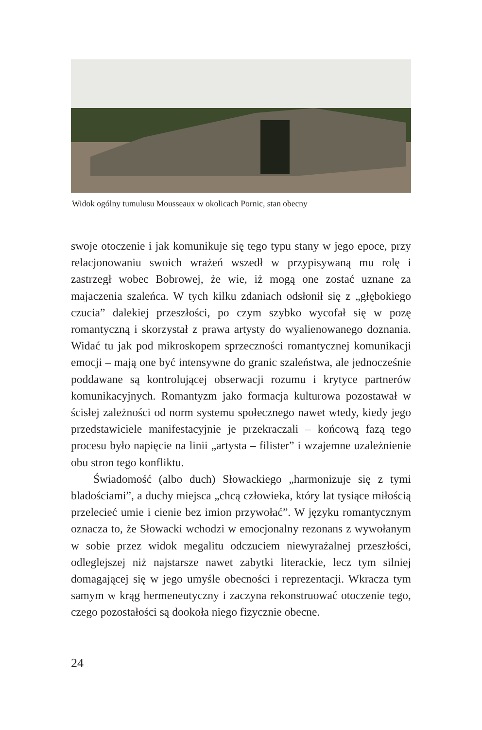Widok ogólny tumulusu Mousseaux w okolicach Pornic, stan obecny
swoje otoczenie i jak komunikuje się tego typu stany w jego epoce, przy relacjonowaniu swoich wrażeń wszedł w przypisywaną mu rolę i zastrzegł wobec Bobrowej, że wie, iż mogą one zostać uznane za majaczenia szaleńca. W tych kilku zdaniach odsłonił się z „głębokiego czucia” dalekiej przeszłości, po czym szybko wycofał się w pozę romantyczną i skorzystał z prawa artysty do wyalienowanego doznania. Widać tu jak pod mikroskopem sprzeczności romantycznej komunikacji emocji – mają one być intensywne do granic szaleństwa, ale jednocześnie poddawane są kontrolującej obserwacji rozumu i krytyce partnerów komunikacyjnych. Romantyzm jako formacja kulturowa pozostawał w ścisłej zależności od norm systemu społecznego nawet wtedy, kiedy jego przedstawiciele manifestacyjnie je przekraczali – końcową fazą tego procesu było napięcie na linii „artysta – filister” i wzajemne uzależnienie obu stron tego konfliktu.
Świadomość (albo duch) Słowackiego „harmonizuje się z tymi bladościami”, a duchy miejsca „chcą człowieka, który lat tysiące miłością przelecieć umie i cienie bez imion przywołać”. W języku romantycznym oznacza to, że Słowacki wchodzi w emocjonalny rezonans z wywołanym w sobie przez widok megalitu odczuciem niewyrażalnej przeszłości, odleglejszej niż najstarsze nawet zabytki literackie, lecz tym silniej domagającej się w jego umyśle obecności i reprezentacji. Wkracza tym samym w krąg hermeneutyczny i zaczyna rekonstruować otoczenie tego, czego pozostałości są dookoła niego fizycznie obecne.
24